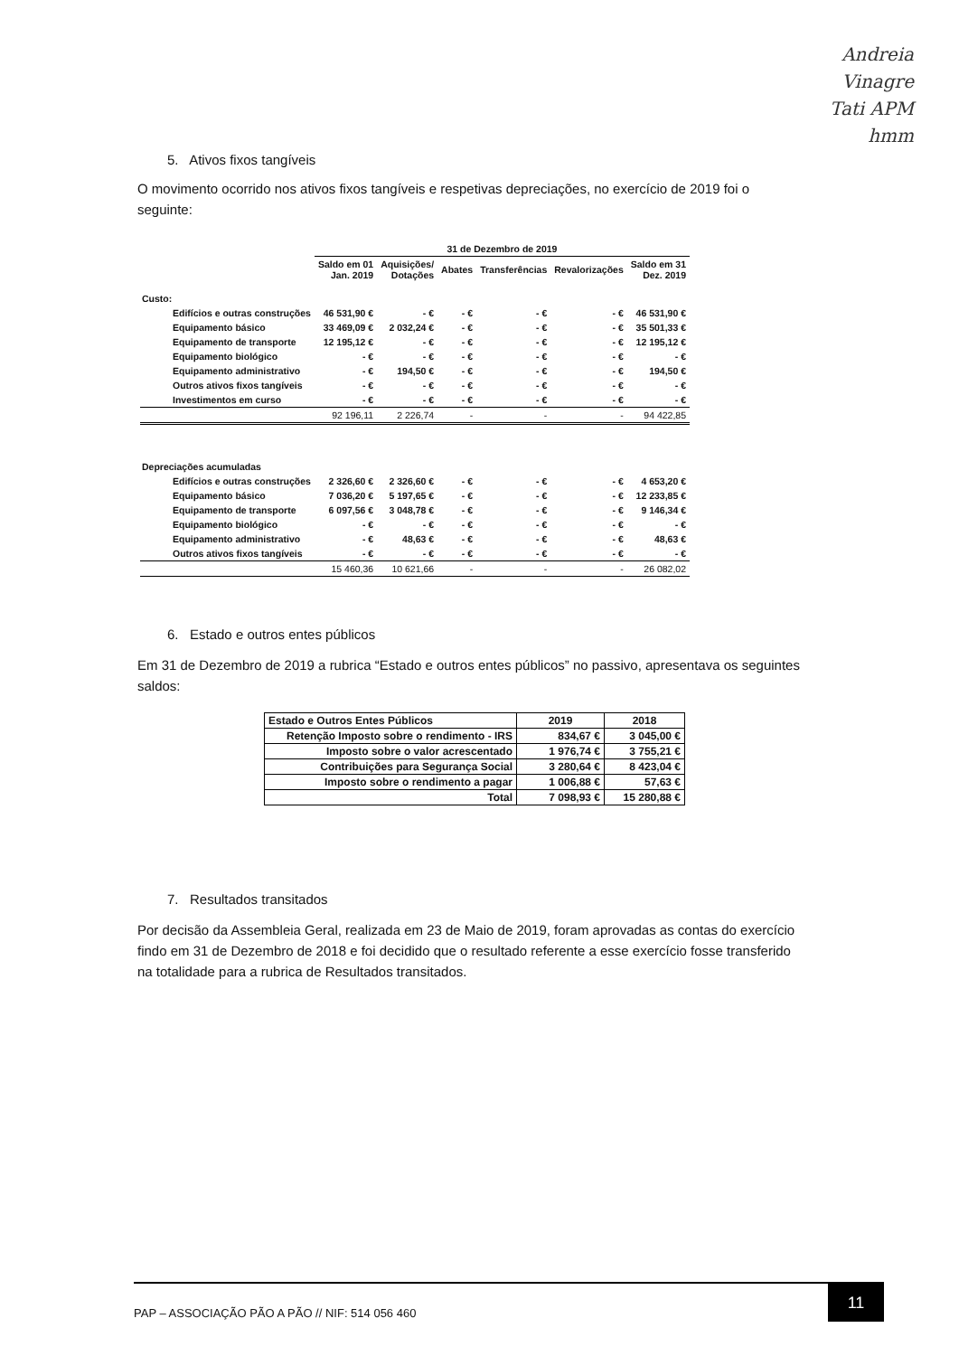Andreia
Vinagre
Tati APM
hmm
5. Ativos fixos tangíveis
O movimento ocorrido nos ativos fixos tangíveis e respetivas depreciações, no exercício de 2019 foi o seguinte:
| | 31 de Dezembro de 2019 | | | | | |
| --- | --- | --- | --- | --- | --- | --- |
| | Saldo em 01 Jan. 2019 | Aquisições/ Dotações | Abates | Transferências | Revalorizações | Saldo em 31 Dez. 2019 |
| Custo: | | | | | | |
| Edifícios e outras construções | 46 531,90 € | - € | - € | - € | - € | 46 531,90 € |
| Equipamento básico | 33 469,09 € | 2 032,24 € | - € | - € | - € | 35 501,33 € |
| Equipamento de transporte | 12 195,12 € | - € | - € | - € | - € | 12 195,12 € |
| Equipamento biológico | - € | - € | - € | - € | - € | - € |
| Equipamento administrativo | - € | 194,50 € | - € | - € | - € | 194,50 € |
| Outros ativos fixos tangíveis | - € | - € | - € | - € | - € | - € |
| Investimentos em curso | - € | - € | - € | - € | - € | - € |
| | 92 196,11 | 2 226,74 | - | - | - | 94 422,85 |
| Depreciações acumuladas | | | | | | |
| Edifícios e outras construções | 2 326,60 € | 2 326,60 € | - € | - € | - € | 4 653,20 € |
| Equipamento básico | 7 036,20 € | 5 197,65 € | - € | - € | - € | 12 233,85 € |
| Equipamento de transporte | 6 097,56 € | 3 048,78 € | - € | - € | - € | 9 146,34 € |
| Equipamento biológico | - € | - € | - € | - € | - € | - € |
| Equipamento administrativo | - € | 48,63 € | - € | - € | - € | 48,63 € |
| Outros ativos fixos tangíveis | - € | - € | - € | - € | - € | - € |
| | 15 460,36 | 10 621,66 | - | - | - | 26 082,02 |
6. Estado e outros entes públicos
Em 31 de Dezembro de 2019 a rubrica “Estado e outros entes públicos” no passivo, apresentava os seguintes saldos:
| Estado e Outros Entes Públicos | 2019 | 2018 |
| --- | --- | --- |
| Retenção Imposto sobre o rendimento - IRS | 834,67 € | 3 045,00 € |
| Imposto sobre o valor acrescentado | 1 976,74 € | 3 755,21 € |
| Contribuições para Segurança Social | 3 280,64 € | 8 423,04 € |
| Imposto sobre o rendimento a pagar | 1 006,88 € | 57,63 € |
| Total | 7 098,93 € | 15 280,88 € |
7. Resultados transitados
Por decisão da Assembleia Geral, realizada em 23 de Maio de 2019, foram aprovadas as contas do exercício findo em 31 de Dezembro de 2018 e foi decidido que o resultado referente a esse exercício fosse transferido na totalidade para a rubrica de Resultados transitados.
PAP – ASSOCIAÇÃO PÃO A PÃO // NIF: 514 056 460
11